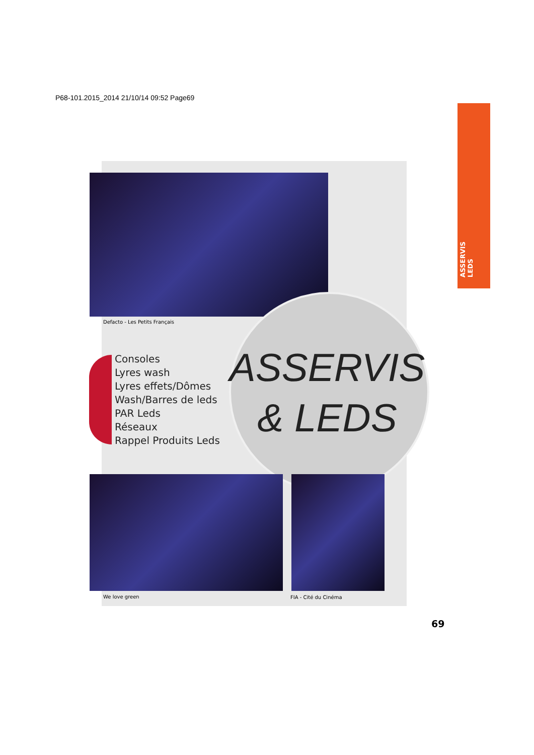P68-101.2015_2014 21/10/14 09:52 Page69
ASSERVIS
LEDS
Defacto - Les Petits Français
Consoles
Lyres wash
Lyres effets/Dômes
Wash/Barres de leds
PAR Leds
Réseaux
Rappel Produits Leds
ASSERVIS
& LEDS
We love green FIA - Cité du Cinéma
69